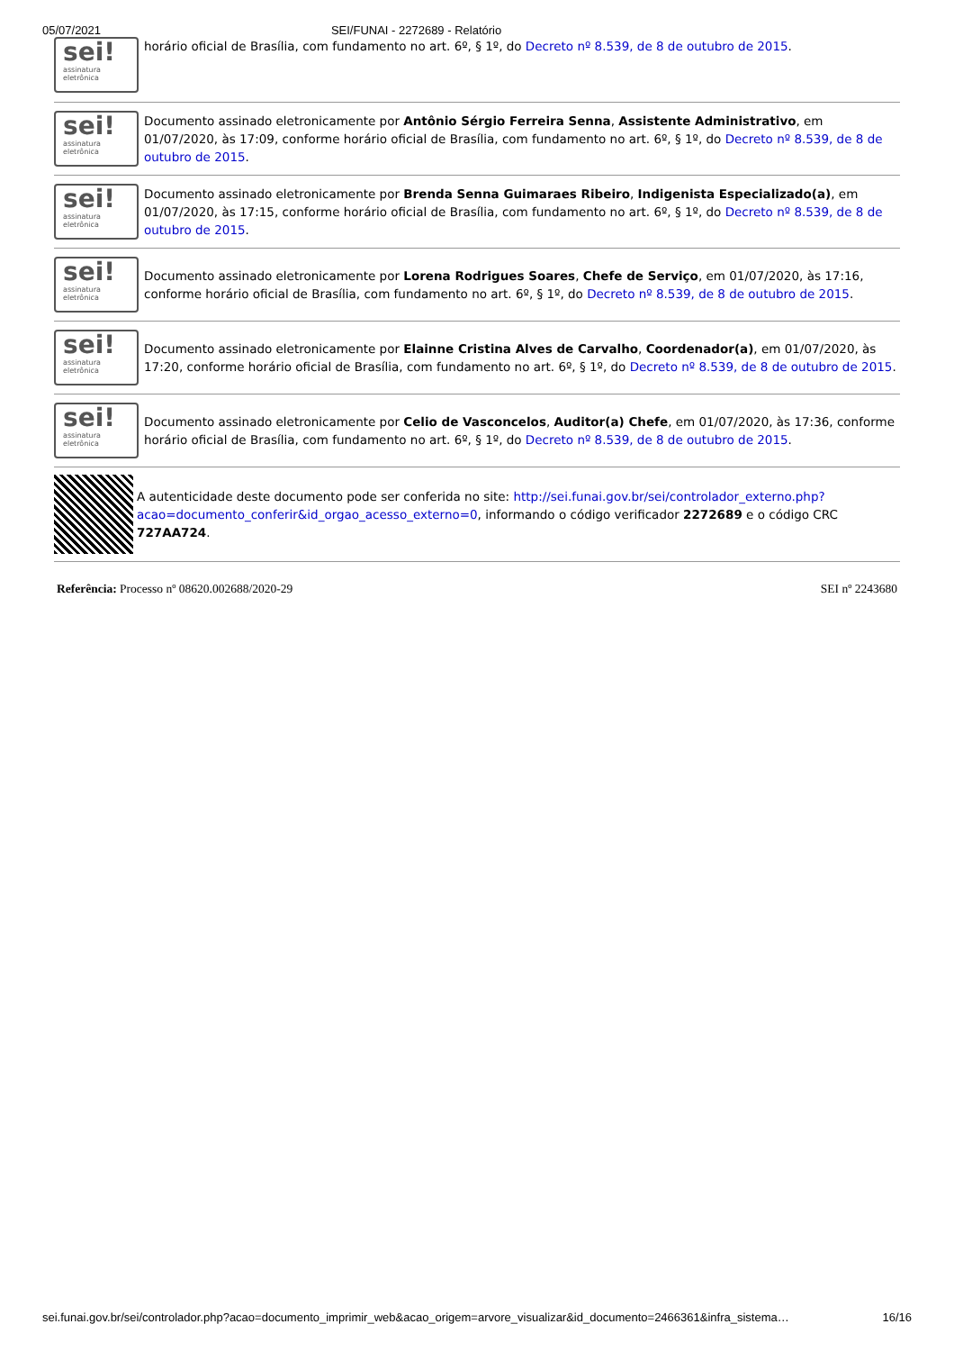05/07/2021 SEI/FUNAI - 2272689 - Relatório
sei!
assinatura
eletrônica
horário oficial de Brasília, com fundamento no art. 6º, § 1º, do Decreto nº 8.539, de 8 de outubro de 2015.
sei!
assinatura
eletrônica
Documento assinado eletronicamente por Antônio Sérgio Ferreira Senna, Assistente Administrativo, em 01/07/2020, às 17:09, conforme horário oficial de Brasília, com fundamento no art. 6º, § 1º, do Decreto nº 8.539, de 8 de outubro de 2015.
sei!
assinatura
eletrônica
Documento assinado eletronicamente por Brenda Senna Guimaraes Ribeiro, Indigenista Especializado(a), em 01/07/2020, às 17:15, conforme horário oficial de Brasília, com fundamento no art. 6º, § 1º, do Decreto nº 8.539, de 8 de outubro de 2015.
sei!
assinatura
eletrônica
Documento assinado eletronicamente por Lorena Rodrigues Soares, Chefe de Serviço, em 01/07/2020, às 17:16, conforme horário oficial de Brasília, com fundamento no art. 6º, § 1º, do Decreto nº 8.539, de 8 de outubro de 2015.
sei!
assinatura
eletrônica
Documento assinado eletronicamente por Elainne Cristina Alves de Carvalho, Coordenador(a), em 01/07/2020, às 17:20, conforme horário oficial de Brasília, com fundamento no art. 6º, § 1º, do Decreto nº 8.539, de 8 de outubro de 2015.
sei!
assinatura
eletrônica
Documento assinado eletronicamente por Celio de Vasconcelos, Auditor(a) Chefe, em 01/07/2020, às 17:36, conforme horário oficial de Brasília, com fundamento no art. 6º, § 1º, do Decreto nº 8.539, de 8 de outubro de 2015.
A autenticidade deste documento pode ser conferida no site: http://sei.funai.gov.br/sei/controlador_externo.php?acao=documento_conferir&id_orgao_acesso_externo=0, informando o código verificador 2272689 e o código CRC 727AA724.
Referência: Processo nº 08620.002688/2020-29 SEI nº 2243680
sei.funai.gov.br/sei/controlador.php?acao=documento_imprimir_web&acao_origem=arvore_visualizar&id_documento=2466361&infra_sistema… 16/16